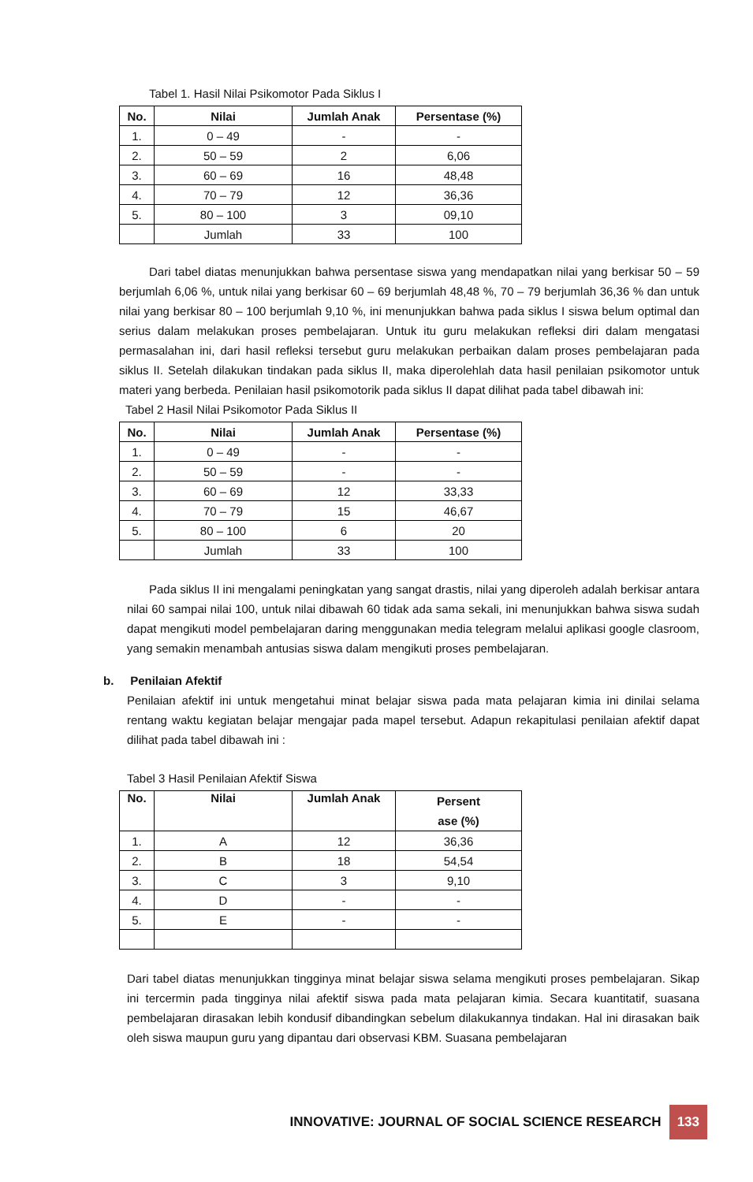Tabel 1. Hasil Nilai Psikomotor Pada Siklus I
| No. | Nilai | Jumlah Anak | Persentase (%) |
| --- | --- | --- | --- |
| 1. | 0 – 49 | - | - |
| 2. | 50 – 59 | 2 | 6,06 |
| 3. | 60 – 69 | 16 | 48,48 |
| 4. | 70 – 79 | 12 | 36,36 |
| 5. | 80 – 100 | 3 | 09,10 |
| | Jumlah | 33 | 100 |
Dari tabel diatas menunjukkan bahwa persentase siswa yang mendapatkan nilai yang berkisar 50 – 59 berjumlah 6,06 %, untuk nilai yang berkisar 60 – 69 berjumlah 48,48 %, 70 – 79 berjumlah 36,36 % dan untuk nilai yang berkisar 80 – 100 berjumlah 9,10 %, ini menunjukkan bahwa pada siklus I siswa belum optimal dan serius dalam melakukan proses pembelajaran. Untuk itu guru melakukan refleksi diri dalam mengatasi permasalahan ini, dari hasil refleksi tersebut guru melakukan perbaikan dalam proses pembelajaran pada siklus II. Setelah dilakukan tindakan pada siklus II, maka diperolehlah data hasil penilaian psikomotor untuk materi yang berbeda. Penilaian hasil psikomotorik pada siklus II dapat dilihat pada tabel dibawah ini:
Tabel 2 Hasil Nilai Psikomotor Pada Siklus II
| No. | Nilai | Jumlah Anak | Persentase (%) |
| --- | --- | --- | --- |
| 1. | 0 – 49 | - | - |
| 2. | 50 – 59 | - | - |
| 3. | 60 – 69 | 12 | 33,33 |
| 4. | 70 – 79 | 15 | 46,67 |
| 5. | 80 – 100 | 6 | 20 |
| | Jumlah | 33 | 100 |
Pada siklus II ini mengalami peningkatan yang sangat drastis, nilai yang diperoleh adalah berkisar antara nilai 60 sampai nilai 100, untuk nilai dibawah 60 tidak ada sama sekali, ini menunjukkan bahwa siswa sudah dapat mengikuti model pembelajaran daring menggunakan media telegram melalui aplikasi google clasroom, yang semakin menambah antusias siswa dalam mengikuti proses pembelajaran.
b. Penilaian Afektif
Penilaian afektif ini untuk mengetahui minat belajar siswa pada mata pelajaran kimia ini dinilai selama rentang waktu kegiatan belajar mengajar pada mapel tersebut. Adapun rekapitulasi penilaian afektif dapat dilihat pada tabel dibawah ini :
Tabel 3 Hasil Penilaian Afektif Siswa
| No. | Nilai | Jumlah Anak | Persent ase (%) |
| --- | --- | --- | --- |
| 1. | A | 12 | 36,36 |
| 2. | B | 18 | 54,54 |
| 3. | C | 3 | 9,10 |
| 4. | D | - | - |
| 5. | E | - | - |
Dari tabel diatas menunjukkan tingginya minat belajar siswa selama mengikuti proses pembelajaran. Sikap ini tercermin pada tingginya nilai afektif siswa pada mata pelajaran kimia. Secara kuantitatif, suasana pembelajaran dirasakan lebih kondusif dibandingkan sebelum dilakukannya tindakan. Hal ini dirasakan baik oleh siswa maupun guru yang dipantau dari observasi KBM. Suasana pembelajaran
INNOVATIVE: JOURNAL OF SOCIAL SCIENCE RESEARCH 133